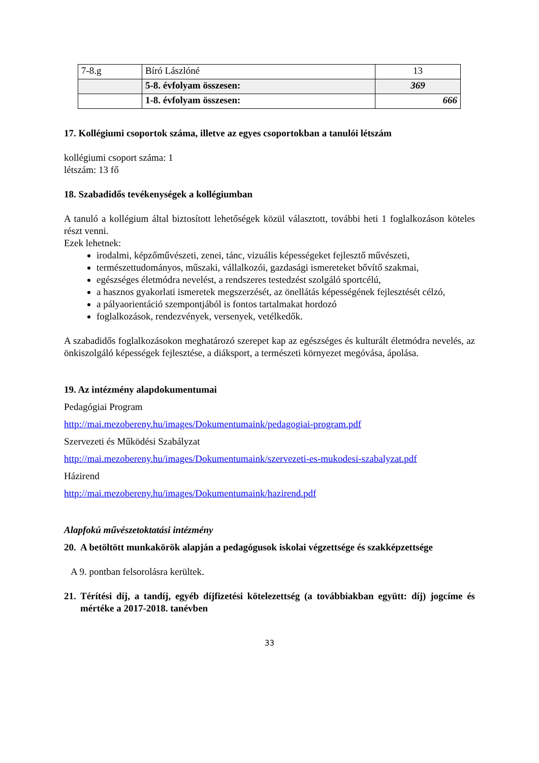| 7-8.g | Bíró Lászlóné | 13 |
| | 5-8. évfolyam összesen: | 369 |
| | 1-8. évfolyam összesen: | 666 |
17. Kollégiumi csoportok száma, illetve az egyes csoportokban a tanulói létszám
kollégiumi csoport száma: 1
létszám: 13 fő
18. Szabadidős tevékenységek a kollégiumban
A tanuló a kollégium által biztosított lehetőségek közül választott, további heti 1 foglalkozáson köteles részt venni.
Ezek lehetnek:
irodalmi, képzőművészeti, zenei, tánc, vizuális képességeket fejlesztő művészeti,
természettudományos, műszaki, vállalkozói, gazdasági ismereteket bővítő szakmai,
egészséges életmódra nevelést, a rendszeres testedzést szolgáló sportcélú,
a hasznos gyakorlati ismeretek megszerzését, az önellátás képességének fejlesztését célzó,
a pályaorientáció szempontjából is fontos tartalmakat hordozó
foglalkozások, rendezvények, versenyek, vetélkedők.
A szabadidős foglalkozásokon meghatározó szerepet kap az egészséges és kulturált életmódra nevelés, az önkiszolgáló képességek fejlesztése, a diáksport, a természeti környezet megóvása, ápolása.
19. Az intézmény alapdokumentumai
Pedagógiai Program
http://mai.mezobereny.hu/images/Dokumentumaink/pedagogiai-program.pdf
Szervezeti és Működési Szabályzat
http://mai.mezobereny.hu/images/Dokumentumaink/szervezeti-es-mukodesi-szabalyzat.pdf
Házirend
http://mai.mezobereny.hu/images/Dokumentumaink/hazirend.pdf
Alapfokú művészetoktatási intézmény
20. A betöltött munkakörök alapján a pedagógusok iskolai végzettsége és szakképzettsége
A 9. pontban felsorolásra kerültek.
21. Térítési díj, a tandíj, egyéb díjfizetési kötelezettség (a továbbiakban együtt: díj) jogcíme és mértéke a 2017-2018. tanévben
33